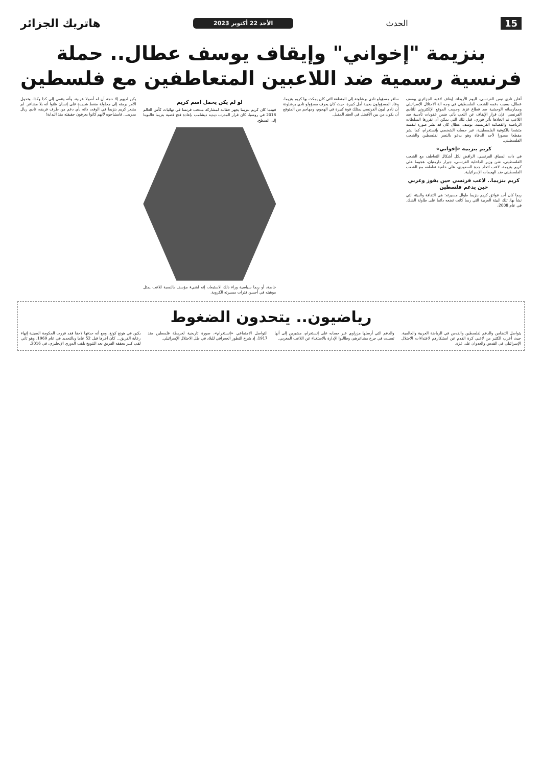15 الحدث الأحد 22 أكتوبر 2023 هاتريك الجزائر
بنزيمة "إخواني" وإيقاف يوسف عطال.. حملة فرنسية رسمية ضد اللاعبين المتعاطفين مع فلسطين
أعلن نادي نيس الفرنسي، اليوم الأربعاء، إيقاف لاعبه الجزائري يوسف عطال، بسبب دعمه للشعب الفلسطيني في وجه آلة الاحتلال الإسرائيلي وممارساته الوحشية ضد قطاع غزة. وحسب الموقع الإلكتروني للنادي الفرنسي، فإن قرار الإيقاف عن اللعب يأتي ضمن عقوبات تأديبية ضد اللاعب تم اتخاذها بأثر فوري، قبل تلك التي يمكن أن تقررها السلطات الرياضية والقضائية الفرنسية. يوسف عطال كان قد نشر صورة لنفسه متشحا بالكوفية الفلسطينية، عبر حسابه الشخصي بإنستغرام، كما نشر مقطعا مصورا لأحد الدعاة وهو يدعو بالنصر لفلسطين والشعب الفلسطيني.
كريم بنزيمة «إخواني»
في ذات السياق الفرنسي، الرافض لكل أشكال التعاطف مع الشعب الفلسطيني، شن وزير الداخلية الفرنسي، جيرار دارمنيان، هجوما على كريم بنزيمة، لاعب اتحاد جدة السعودي، على خلفية تعاطفه مع الشعب الفلسطيني ضد الهجمات الإسرائيلية.
كريم بنزيما.. لاعب فرنسي حين يفوز وعربي حين يدعم فلسطين
ربما كان أحد عوائق كريم بنزيما طوال مسيرته: هي الثقافة والبيئة التي نشأ بها، تلك البيئة العربية التي ربما كانت تضعه دائما على طاولة الشك. في عام 2008،
سافر مسؤولو نادي برشلونة إلى المنطقة التي كان يمكث بها كريم بنزيما، وعاد المسؤولون بخيبة أمل كبيرة، حيث كان يعرف مسؤولو نادي برشلونة أن نادي ليون الفرنسي يمتلك قوة كبيرة في الهجوم، ومهاجم من المتوقع أن يكون من بين الأفضل في العقد المقبل.
لو لم يكن يحمل اسم كريم
فبينما كان كريم بنزيما يجهز حقائبه لمشاركة منتخب فرنسا في نهائيات كأس العالم 2018 في روسيا، كان قرار المدرب ديديه ديشامب بإعادة فتح قضية بنزيما فالبوينا إلى السطح.
خاصة، أو ربما سياسية وراء ذلك الاستبعاد، إنه لشيء مؤسف بالنسبة للاعب يمثل موهبته في أحسن فترات مسيرته الكروية.
يكن لديهم إلا حجة أن له أصولا عربية، وأنه ينتمي إلى كذا وكذا، وتحول الأمر برمته إلى محاولة ضغط شديدة على إنسان ظنوا أنه بلا مشاعر. لم يشعر كريم بنزيما في الوقت ذاته بأي دعم من طرف فريقه، نادي ريال مدريد... فاستباحوه لأنهم كانوا يعرفون حقيقته منذ البداية!
رياضيون.. يتحدون الضغوط
يتواصل التضامن والدعم لفلسطين والقدس في الرياضة العربية والعالمية، حيث أعرب الكثير من لاعبي كرة القدم عن استنكارهم لاعتداءات الاحتلال الإسرائيلي في القدس والعدوان على غزة.
والدعم التي أرسلها مزراوي عبر حسابه على إنستغرام، مشيرين إلى أنها تسببت في جرح مشاعرهم، وطالبوا الإدارة بالاستغناء عن اللاعب المغربي.
التواصل الاجتماعي «إنستغرام»، صورة تاريخية لخريطة فلسطين منذ 1917، إذ شرح التطور الجغرافي للبلاد في ظل الاحتلال الإسرائيلي.
بكين في هونغ كونغ، ومع أنه حذفها لاحقا فقد قررت الحكومة الصينية إنهاء رعاية الفريق... كان آخرها قبل 52 عاما وبالتحديد في عام 1969، وهو ثاني لقب كبير يحققه الفريق بعد التتويج بلقب الدوري الإنجليزي، في 2016.